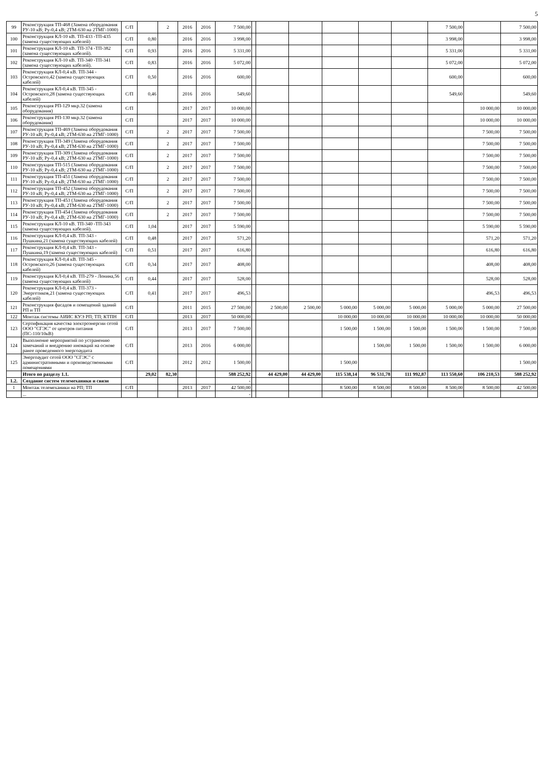5
| 99 | Реконструкция ТП-468 (Замена оборудования РУ-10 кВ; Ру-0,4 кВ; 2ТМ-630 на 2ТМГ-1000) | С/П | | 2 | 2016 | 2016 | 7 500,00 | | | | | | | 7 500,00 | | 7 500,00 |
| 100 | Реконструкция КЛ-10 кВ. ТП-433 -ТП-435 (замена существующих кабелей) | С/П | 0,80 | | 2016 | 2016 | 3 998,00 | | | | | | | 3 998,00 | | 3 998,00 |
| 101 | Реконструкция КЛ-10 кВ. ТП-374 -ТП-382 (замена существующих кабелей). | С/П | 0,93 | | 2016 | 2016 | 5 331,00 | | | | | | | 5 331,00 | | 5 331,00 |
| 102 | Реконструкция КЛ-10 кВ. ТП-340 -ТП-341 (замена существующих кабелей). | С/П | 0,83 | | 2016 | 2016 | 5 072,00 | | | | | | | 5 072,00 | | 5 072,00 |
| 103 | Реконструкция КЛ-0,4 кВ. ТП-344 - Островского,42 (замена существующих кабелей) | С/П | 0,50 | | 2016 | 2016 | 600,00 | | | | | | | 600,00 | | 600,00 |
| 104 | Реконструкция КЛ-0,4 кВ. ТП-345 - Островского,28 (замена существующих кабелей) | С/П | 0,46 | | 2016 | 2016 | 549,60 | | | | | | | 549,60 | | 549,60 |
| 105 | Реконструкция РП-129 мкр.32 (замена оборудования) | С/П | | | 2017 | 2017 | 10 000,00 | | | | | | | | 10 000,00 | 10 000,00 |
| 106 | Реконструкция РП-130 мкр.32 (замена оборудования) | С/П | | | 2017 | 2017 | 10 000,00 | | | | | | | | 10 000,00 | 10 000,00 |
| 107 | Реконструкция ТП-469 (Замена оборудования РУ-10 кВ; Ру-0,4 кВ; 2ТМ-630 на 2ТМГ-1000) | С/П | | 2 | 2017 | 2017 | 7 500,00 | | | | | | | | 7 500,00 | 7 500,00 |
| 108 | Реконструкция ТП-349 (Замена оборудования РУ-10 кВ; Ру-0,4 кВ; 2ТМ-630 на 2ТМГ-1000) | С/П | | 2 | 2017 | 2017 | 7 500,00 | | | | | | | | 7 500,00 | 7 500,00 |
| 109 | Реконструкция ТП-309 (Замена оборудования РУ-10 кВ; Ру-0,4 кВ; 2ТМ-630 на 2ТМГ-1000) | С/П | | 2 | 2017 | 2017 | 7 500,00 | | | | | | | | 7 500,00 | 7 500,00 |
| 110 | Реконструкция ТП-515 (Замена оборудования РУ-10 кВ; Ру-0,4 кВ; 2ТМ-630 на 2ТМГ-1000) | С/П | | 2 | 2017 | 2017 | 7 500,00 | | | | | | | | 7 500,00 | 7 500,00 |
| 111 | Реконструкция ТП-451 (Замена оборудования РУ-10 кВ; Ру-0,4 кВ; 2ТМ-630 на 2ТМГ-1000) | С/П | | 2 | 2017 | 2017 | 7 500,00 | | | | | | | | 7 500,00 | 7 500,00 |
| 112 | Реконструкция ТП-452 (Замена оборудования РУ-10 кВ; Ру-0,4 кВ; 2ТМ-630 на 2ТМГ-1000) | С/П | | 2 | 2017 | 2017 | 7 500,00 | | | | | | | | 7 500,00 | 7 500,00 |
| 113 | Реконструкция ТП-453 (Замена оборудования РУ-10 кВ; Ру-0,4 кВ; 2ТМ-630 на 2ТМГ-1000) | С/П | | 2 | 2017 | 2017 | 7 500,00 | | | | | | | | 7 500,00 | 7 500,00 |
| 114 | Реконструкция ТП-454 (Замена оборудования РУ-10 кВ; Ру-0,4 кВ; 2ТМ-630 на 2ТМГ-1000) | С/П | | 2 | 2017 | 2017 | 7 500,00 | | | | | | | | 7 500,00 | 7 500,00 |
| 115 | Реконструкция КЛ-10 кВ. ТП-340 -ТП-343 (замена существующих кабелей). | С/П | 1,04 | | 2017 | 2017 | 5 590,00 | | | | | | | | 5 590,00 | 5 590,00 |
| 116 | Реконструкция КЛ-0,4 кВ. ТП-343 - Пушкина,21 (замена существующих кабелей) | С/П | 0,48 | | 2017 | 2017 | 571,20 | | | | | | | | 571,20 | 571,20 |
| 117 | Реконструкция КЛ-0,4 кВ. ТП-343 - Пушкина,19 (замена существующих кабелей) | С/П | 0,51 | | 2017 | 2017 | 616,80 | | | | | | | | 616,80 | 616,80 |
| 118 | Реконструкция КЛ-0,4 кВ. ТП-345 - Островского,26 (замена существующих кабелей) | С/П | 0,34 | | 2017 | 2017 | 408,00 | | | | | | | | 408,00 | 408,00 |
| 119 | Реконструкция КЛ-0,4 кВ. ТП-279 - Ленина,56 (замена существующих кабелей) | С/П | 0,44 | | 2017 | 2017 | 528,00 | | | | | | | | 528,00 | 528,00 |
| 120 | Реконструкция КЛ-0,4 кВ. ТП-373 - Энергетиков,21 (замена существующих кабелей) | С/П | 0,41 | | 2017 | 2017 | 496,53 | | | | | | | | 496,53 | 496,53 |
| 121 | Реконструкция фасадов и помещений зданий РП и ТП | С/П | | | 2011 | 2015 | 27 500,00 | | 2 500,00 | 2 500,00 | 5 000,00 | 5 000,00 | 5 000,00 | 5 000,00 | 5 000,00 | 27 500,00 |
| 122 | Монтаж системы АИИС КУЭ РП; ТП; КТПН | С/П | | | 2013 | 2017 | 50 000,00 | | | | 10 000,00 | 10 000,00 | 10 000,00 | 10 000,00 | 10 000,00 | 50 000,00 |
| 123 | Сертификация качества электроэнергии сетей ООО "СГЭС" от центров питания (ПС-110/10кВ) | С/П | | | 2013 | 2017 | 7 500,00 | | | | 1 500,00 | 1 500,00 | 1 500,00 | 1 500,00 | 1 500,00 | 7 500,00 |
| 124 | Выполнение мероприятий по устранению замечаний и внедрению иноваций на основе ранее проведенного энергоаудита | С/П | | | 2013 | 2016 | 6 000,00 | | | | | 1 500,00 | 1 500,00 | 1 500,00 | 1 500,00 | 6 000,00 |
| 125 | Энергоаудит сетей ООО "СГЭС" с административными и производственными помещениями | С/П | | | 2012 | 2012 | 1 500,00 | | | | 1 500,00 | | | | | 1 500,00 |
| | Итого по разделу 1.1. | | 29,02 | 82,30 | | | 588 252,92 | | 44 429,00 | 44 429,00 | 115 538,14 | 96 531,78 | 111 992,87 | 113 550,60 | 106 210,53 | 588 252,92 |
| 1.2. | Создание систем телемеханики и связи | | | | | | - | | | | | | | | | |
| 1 | Монтаж телемеханики на РП; ТП | С/П | | | 2013 | 2017 | 42 500,00 | | | | 8 500,00 | 8 500,00 | 8 500,00 | 8 500,00 | 8 500,00 | 42 500,00 |
| | ... | | | | | | - | | | | | | | | | |